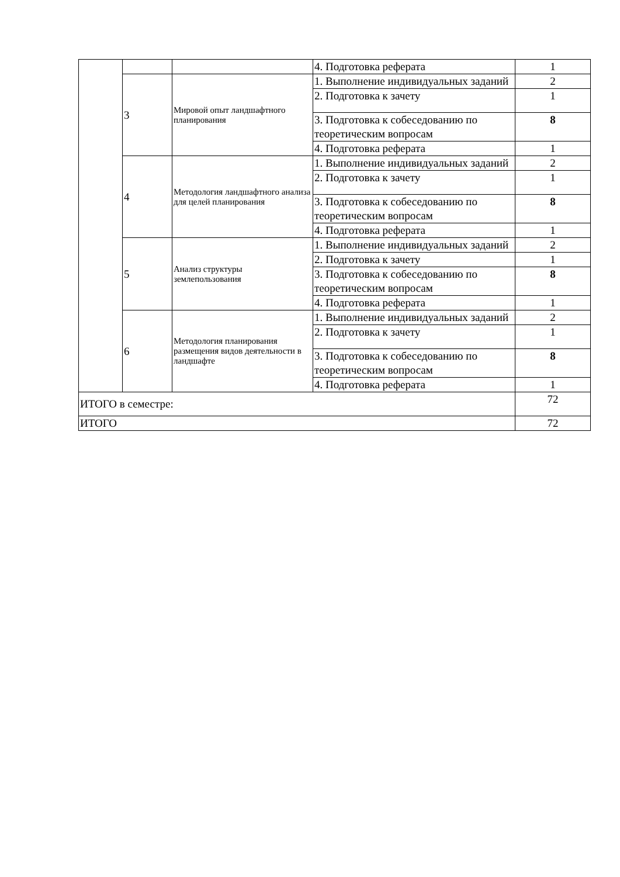| | | | 4. Подготовка реферата | 1 |
| | 3 | Мировой опыт ландшафтного планирования | 1. Выполнение индивидуальных заданий | 2 |
| | | | 2. Подготовка к зачету | 1 |
| | | | 3. Подготовка к собеседованию по теоретическим вопросам | 8 |
| | | | 4. Подготовка реферата | 1 |
| | 4 | Методология ландшафтного анализа для целей планирования | 1. Выполнение индивидуальных заданий | 2 |
| | | | 2. Подготовка к зачету | 1 |
| | | | 3. Подготовка к собеседованию по теоретическим вопросам | 8 |
| | | | 4. Подготовка реферата | 1 |
| | 5 | Анализ структуры землепользования | 1. Выполнение индивидуальных заданий | 2 |
| | | | 2. Подготовка к зачету | 1 |
| | | | 3. Подготовка к собеседованию по теоретическим вопросам | 8 |
| | | | 4. Подготовка реферата | 1 |
| | 6 | Методология планирования размещения видов деятельности в ландшафте | 1. Выполнение индивидуальных заданий | 2 |
| | | | 2. Подготовка к зачету | 1 |
| | | | 3. Подготовка к собеседованию по теоретическим вопросам | 8 |
| | | | 4. Подготовка реферата | 1 |
| ИТОГО в семестре: | | | | 72 |
| ИТОГО | | | | 72 |